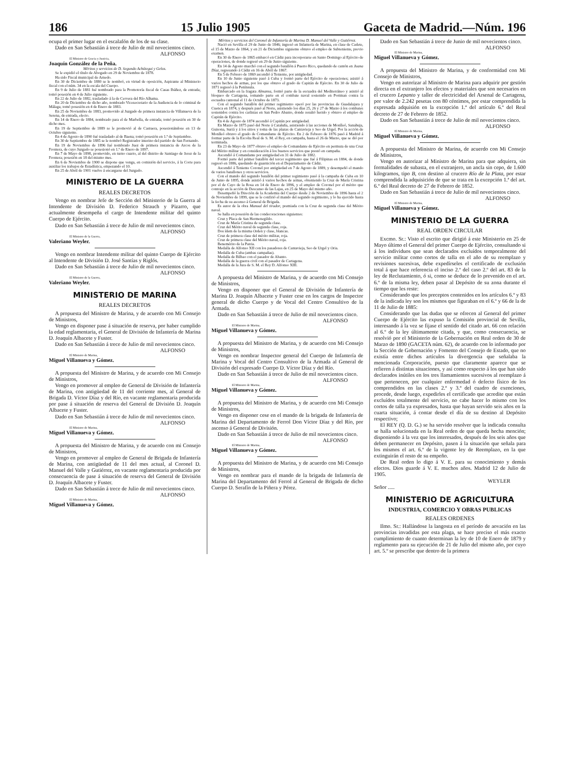186 15 Julio 1905 Gaceta de Madrid.—Núm. 196
ocupa el primer lugar en el escalafón de los de su clase.
Dado en San Sebastián á trece de Julio de mil novecientos cinco.
ALFONSO
El Ministro de Gracia y Justicia,
Joaquín González de la Peña.
Méritos y servicios de D. Segundo Achútegui y Gelos.
Se le expidió el título de Abogado en 29 de Noviembre de 1878.
Ha sido Fiscal municipal de Arnedo.
En 30 de Diciembre de 1880 se le nombró, en virtud de oposición, Aspirante al Ministerio fiscal con el núm. 34 en la escala del Cuerpo.
En 9 de Julio de 1881 fué nombrado para la Promotoría fiscal de Casas Ibáñez, de entrada; tomó posesión en 4 de Julio siguiente.
En 22 de Julio de 1882, trasladado á la de Cervera del Río Alhama.
En 20 de Diciembre de dicho año, nombrado Vicesecretario de la Audiencia de lo criminal de Málaga; tomó posesión en 4 de Enero de 1883.
En 25 de Noviembre de 1883, promovido al Juzgado de primera instancia de Villanueva de la Serena, de entrada, electo.
En 14 de Enero de 1884, nombrado para el de Marbella, de entrada; tomó posesión en 30 de dicho mes.
En 19 de Septiembre de 1889 se le promovió al de Castuera, posesionándose en 13 de Octubre siguiente.
En 4 de Agosto de 1890 fué trasladado al de Baena; tomó posesión en 1.º de Septiembre.
En 30 de Septiembre de 1885 se le nombró Registrador interino del partido de San Fernando.
En 19 de Noviembre de 1896 fué nombrado Juez de primera instancia de Arcos de la Frontera, de cuyo Juzgado se posesionó en 1.º de Enero de 1897.
En 7 de Mayo de 1898, promovido, en turno cuarto, al del distrito de Santiago de Jerez de la Frontera; posesión en 18 del mismo mes.
En 6 de Noviembre de 1900 se dispone que venga, en comisión del servicio, á la Corte para auxiliar los trabajos de Estadística, empezando el 10.
En 25 de Abril de 1901 vuelve á encargarse del Juzgado.
MINISTERIO DE LA GUERRA
REALES DECRETOS
Vengo en nombrar Jefe de Sección del Ministerio de la Guerra al Intendente de División D. Federico Strauch y Pizarro, que actualmente desempeña el cargo de Intendente militar del quinto Cuerpo de Ejército.
Dado en San Sebastián á trece de Julio de mil novecientos cinco.
ALFONSO
El Ministro de la Guerra,
Valeriano Weyler.
Vengo en nombrar Intendente militar del quinto Cuerpo de Ejército al Intendente de División D. José Santías y Riglós.
Dado en San Sebastián á trece de Julio de mil novecientos cinco.
ALFONSO
El Ministro de la Guerra,
Valeriano Weyler.
MINISTERIO DE MARINA
REALES DECRETOS
A propuesta del Ministro de Marina, y de acuerdo con Mi Consejo de Ministros,
Vengo en disponer pase á situación de reserva, por haber cumplido la edad reglamentaria, el General de División de Infantería de Marina D. Joaquín Albacete y Fuster.
Dado en San Sebastián á trece de Julio de mil novecientos cinco.
ALFONSO
El Ministro de Marina,
Miguel Villanueva y Gómez.
A propuesta del Ministro de Marina, y de acuerdo con Mi Consejo de Ministros,
Vengo en promover al empleo de General de División de Infantería de Marina, con antigüedad de 11 del corriente mes, al General de Brigada D. Víctor Díaz y del Río, en vacante reglamentaria producida por pase á situación de reserva del General de División D. Joaquín Albacete y Fuster.
Dado en San Sebastián á trece de Julio de mil novecientos cinco.
ALFONSO
El Ministro de Marina,
Miguel Villanueva y Gómez.
A propuesta del Ministro de Marina, y de acuerdo con mi Consejo de Ministros,
Vengo en promover al empleo de General de Brigada de Infantería de Marina, con antigüedad de 11 del mes actual, al Coronel D. Manuel del Valle y Gutiérrez, en vacante reglamentaria producida por consecuencia de pase á situación de reserva del General de División D. Joaquín Albacete y Fuster.
Dado en San Sebastián á trece de Julio de mil novecientos cinco.
ALFONSO
El Ministro de Marina,
Miguel Villanueva y Gómez.
Méritos y servicios del Coronel de Infantería de Marina D. Manuel del Valle y Gutiérrez.
Nació en Sevilla el 29 de Junio de 1846; ingresó en Infantería de Marina, en clase de Cadete, el 15 de Marzo de 1864, y en 21 de Diciembre siguiente obtuvo el empleo de Subteniente, previo examen.
En 30 de Enero de 1865 embarcó en Cádiz para incorporarse en Santo Domingo al Ejército de operaciones, de donde regresó en 29 de Junio siguiente.
En 14 de Agosto marchó con el segundo batallón á Puerto Rico, quedando de cantón en Juana Díaz, regresando á Cádiz en 16 de Abril de 1867.
En 5 de Febrero de 1869 ascendió á Teniente, por antigüedad.
En 10 de Junio siguiente pasó á Cuba y formó parte del Ejército de operaciones; asistió á varios hechos de armas, por los que obtuvo el grado de Capitán de Ejército. En 30 de Julio de 1871 regresó á la Península.
Embarcado en la fragata Almansa, formó parte de la escuadra del Mediterráneo y asistió al bloqueo de Cartagena, tomando parte en el combate naval sostenido en Portman contra la escuadra cantonal el 11 de Octubre de 1873.
Con el segundo batallón del primer regimiento operó por las provincias de Guadalajara y Cuenca en 1874, y después pasó al Norte, asistiendo los días 25, 26 y 27 de Marzo á los combates sostenidos contra los carlistas en San Pedro Abanto, donde resultó herido y obtuvo el empleo de Capitán de Ejército.
En 4 de Agosto de 1874 ascendió á Capitán por antigüedad.
En Marzo de 1875 pasó del Norte á Cataluña, asistiendo á las acciones de Monlleó, Sanahuja, Guisona, Suriá y á los sitios y toma de las plazas de Cantavieja y Seo de Urgel. Por la acción de Monlleó obtuvo el grado de Comandante de Ejército. En 2 de Febrero de 1876 pasó á Madrid á formar parte de la Escolta Real de S. M. el Rey, en campaña, hasta el 26 de Marzo, que se dió por terminada.
En 23 de Mayo de 1877 obtuvo el empleo de Comandante de Ejército en permuta de una Cruz del Mérito militar y en consideración á los buenos servicios que prestó en campaña.
Ascendió á Comandante por antigüedad en 31 de Julio de 1882.
Formó parte del primer batallón del tercer regimiento que fué á Filipinas en 1884, de donde regresó en 1886, quedando de guarnición en el Departamento de Cádiz.
Ascendió á Teniente Coronel por antigüedad en 7 de Agosto de 1889, y desempeñó el mando de varios batallones y otros servicios.
Con el mando del segundo batallón del primer regimiento pasó á la campaña de Cuba en 10 de Junio de 1895, donde asistió á varios hechos de armas, obteniendo la Cruz de María Cristina por el de Cayo de la Rosa en 14 de Enero de 1896, y el empleo de Coronel por el mérito que contrajo en la acción de Descanso de las Lajas, en 25 de Mayo del mismo año.
Desempeñó la Direción de la Academia del Cuerpo desde 2 de Noviembre de 1896 hasta el 2 de Noviembre de 1899, que se le confirió el mando del segundo regimiento, y lo ha ejercido hasta la fecha de su ascenso á General de Brigada.
Es autor de la obra Manual del tirador, premiada con la Cruz de segunda clase del Mérito naval.
Se halla en posesión de las condecoraciones siguientes:
Cruz y Placa de San Hermenegildo.
Cruz de María Cristina de segunda clase.
Cruz del Mérito naval de segunda clase, roja.
Dos ídem de la misma Orden y clase, blancas.
Cruz de primera clase del mérito militar, roja.
Cruz de primera clase del Mérito naval, roja.
Benemérito de la Patria.
Medalla de Alfonso XII con los pasadores de Cantavieja, Seo de Urgel y Oria.
Medalla de Cuba (ambas campañas).
Medalla de Bilbao con el pasador de Abanto.
Medalla de la guerra civil con el pasador de Cartagena.
Medalla de la Jura de S. M. el Rey D. Alfonso XIII.
A propuesta del Ministro de Marina, y de acuerdo con Mi Consejo de Ministros,
Vengo en disponer que el General de División de Infantería de Marina D. Joaquín Albacete y Fuster cese en los cargos de Inspector general de dicho Cuerpo y de Vocal del Centro Consultivo de la Armada.
Dado en San Sebastián á trece de Julio de mil novecientos cinco.
ALFONSO
El Ministro de Marina,
Miguel Villanueva y Gómez.
A propuesta del Ministro de Marina, y de acuerdo con Mi Consejo de Ministros,
Vengo en nombrar Inspector general del Cuerpo de Infantería de Marina y Vocal del Centro Consultivo de la Armada al General de División del expresado Cuerpo D. Víctor Díaz y del Río.
Dado en San Sebastián á trece de Julio de mil novecientos cinco.
ALFONSO
El Ministro de Marina,
Miguel Villanueva y Gómez.
A propuesta del Ministro de Marina, y de acuerdo con Mi Consejo de Ministros,
Vengo en disponer cese en el mando de la brigada de Infantería de Marina del Departamento de Ferrol Don Víctor Díaz y del Río, por ascenso á General de División.
Dado en San Sebastián á trece de Julio de mil novecientos cinco.
ALFONSO
El Ministro de Marina,
Miguel Villanueva y Gómez.
A propuesta del Ministro de Marina, y de acuerdo con Mi Consejo de Ministros,
Vengo en nombrar para el mando de la brigada de Infantería de Marina del Departamento del Ferrol al General de Brigada de dicho Cuerpo D. Serafín de la Piñera y Pérez.
Dado en San Sebastián á trece de Junio de mil novecientos cinco.
ALFONSO
El Ministro de Marina,
Miguel Villanueva y Gómez.
A propuesta del Ministro de Marina, y de conformidad con Mi Consejo de Ministros,
Vengo en autorizar al Ministro de Marina para adquirir por gestión directa en el extranjero los efectos y materiales que son necesarios en el crucero Lepanto y taller de electricidad del Arsenal de Cartagena, por valor de 2.242 pesetas con 80 céntimos, por estar comprendida la expresada adquisión en la excepción 1.ª del artículo 6.º del Real decreto de 27 de Febrero de 1852.
Dado en San Sebastián á trece de Julio de mil novecientos cinco.
ALFONSO
El Ministro de Marina,
Miguel Villanueva y Gómez.
A propuesta del Ministro de Marina, de acuerdo con Mi Consejo de Ministros,
Vengo en autorizar al Ministro de Marina para que adquiera, sin formalidades de subasta, en el extranjero, un ancla sin cepo, de 1.600 kilogramos, tipo B, con destino al crucero Río de la Plata, por estar comprendida la adquisición de que se trata en la excepción 1.ª del art. 6.º del Real decreto de 27 de Febrero de 1852.
Dado en San Sebastián á trece de Julio de mil novecientos cinco.
ALFONSO
El Ministro de Marina,
Miguel Villanueva y Gómez.
MINISTERIO DE LA GUERRA
REAL ORDEN CIRCULAR
Excmo. Sr.: Visto el escrito que dirigió á este Ministerio en 25 de Mayo último el General del primer Cuerpo de Ejército, consultando si á los individuos que sean declarados excluídos temporalmente del servicio militar como cortos de talla en el año de su reemplazo y revisiones sucesivas, debe expedírseles el certificado de exclusión total á que hace referencia el inciso 2.º del caso 2.º del art. 83 de la ley de Reclutamiento, ó si, como se deduce de lo prevenido en el art. 6.º de la misma ley, deben pasar al Depósito de su zona durante el tiempo que les reste:
Considerando que los preceptos contenidos en los artículos 6.º y 83 de la indicada ley son los mismos que figuraban en el 6.º y 66 de la de 11 de Julio de 1885:
Considerando que las dudas que se ofrecen al General del primer Cuerpo de Ejército las expuso la Comisión provincial de Sevilla, interesando á la vez se fijase el sentido del citado art. 66 con relación al 6.º de la ley últimamente citada, y que, como consecuencia, se resolvió por el Ministerio de la Gobernación en Real orden de 30 de Marzo de 1890 (GACETA núm. 62), de acuerdo con lo informado por la Sección de Gobernación y Fomento del Consejo de Estado, que no existía entre dichos artículos la divergencia que señalaba la mencionada Corporación, puesto que claramente aparece que se refieren á distintas situaciones, y así como respecto á los que han sido declarados inútiles en los tres llamamientos sucesivos al reemplazo á que pertenecen, por cualquier enfermedad ó defecto físico de los comprendidos en las clases 2.ª y 3.ª del cuadro de exenciones, procede, desde luego, expedirles el certificado que acredite que están excluídos totalmente del servicio, no cabe hacer lo mismo con los cortos de talla ya expresados, hasta que hayan servido seis años en la cuarta situación, á contar desde el día de su destino al Depósito respectivo;
El REY (Q. D. G.) se ha servido resolver que la indicada consulta se halla solucionada en la Real orden de que queda hecha mención; disponiendo á la vez que los interesados, después de los seis años que deben permanecer en Depósito, pasen á la situación que señala para los mismos el art. 6.º de la vigente ley de Reemplazo, en la que extinguirán el resto de su empeño.
De Real orden lo digo á V. E. para su conocimiento y demás efectos. Dios guarde á V. E. muchos años. Madrid 12 de Julio de 1905.
WEYLER
Señor .....
MINISTERIO DE AGRICULTURA
INDUSTRIA, COMERCIO Y OBRAS PUBLICAS
REALES ORDENES
Ilmo. Sr.: Hallándose la langosta en el período de aovación en las provincias invadidas por esta plaga, se hace preciso el más exacto cumplimiento de cuanto determinan la ley de 10 de Enero de 1879 y reglamento para su ejecución de 21 de Julio del mismo año, por cuyo art. 5.º se prescribe que dentro de la primera